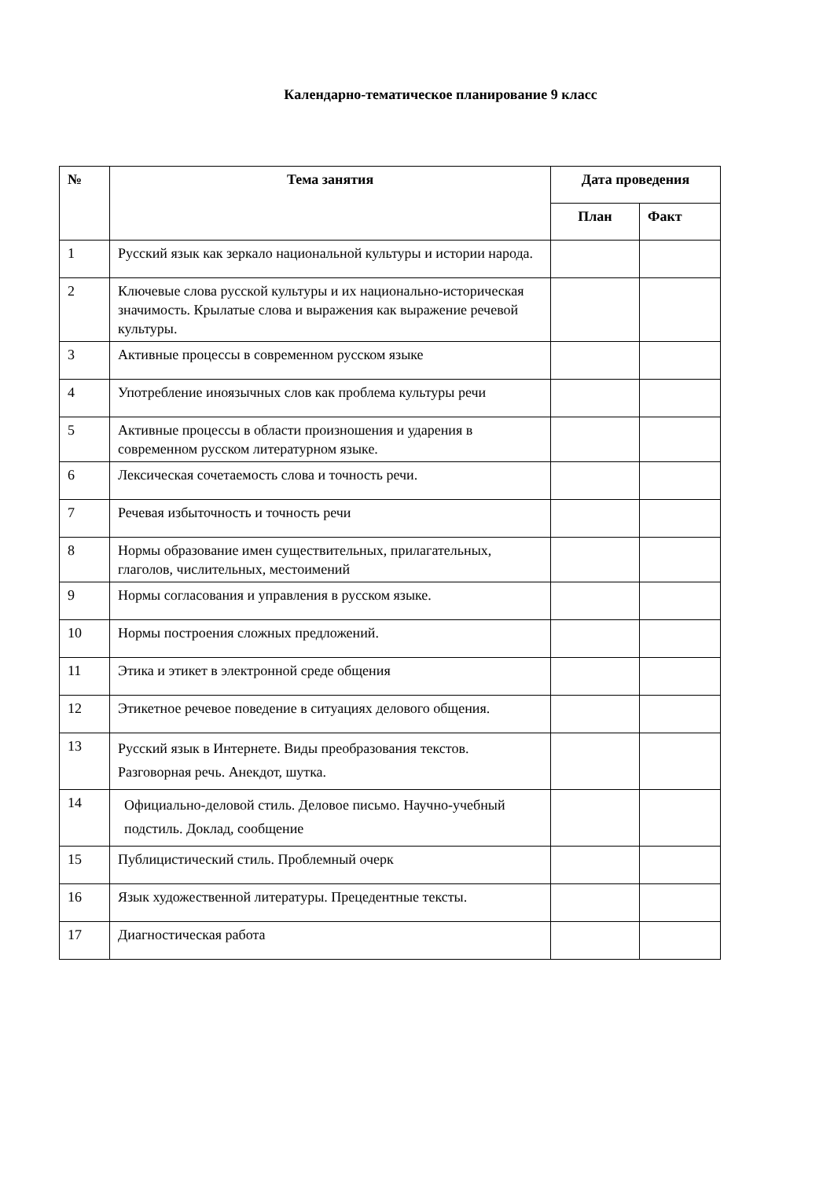Календарно-тематическое планирование 9 класс
| № | Тема занятия | Дата проведения | |
| --- | --- | --- | --- |
| | | План | Факт |
| 1 | Русский язык как зеркало национальной культуры и истории народа. | | |
| 2 | Ключевые слова русской культуры и их национально-историческая значимость. Крылатые слова и выражения как выражение речевой культуры. | | |
| 3 | Активные процессы в современном русском языке | | |
| 4 | Употребление иноязычных слов как проблема культуры речи | | |
| 5 | Активные процессы в области произношения и ударения в современном русском литературном языке. | | |
| 6 | Лексическая сочетаемость слова и точность речи. | | |
| 7 | Речевая избыточность и точность речи | | |
| 8 | Нормы образование имен существительных, прилагательных, глаголов, числительных, местоимений | | |
| 9 | Нормы согласования и управления в русском языке. | | |
| 10 | Нормы построения сложных предложений. | | |
| 11 | Этика и этикет в электронной среде общения | | |
| 12 | Этикетное речевое поведение в ситуациях делового общения. | | |
| 13 | Русский язык в Интернете. Виды преобразования текстов. Разговорная речь. Анекдот, шутка. | | |
| 14 | Официально-деловой стиль. Деловое письмо. Научно-учебный подстиль. Доклад, сообщение | | |
| 15 | Публицистический стиль. Проблемный очерк | | |
| 16 | Язык художественной литературы. Прецедентные тексты. | | |
| 17 | Диагностическая работа | | |